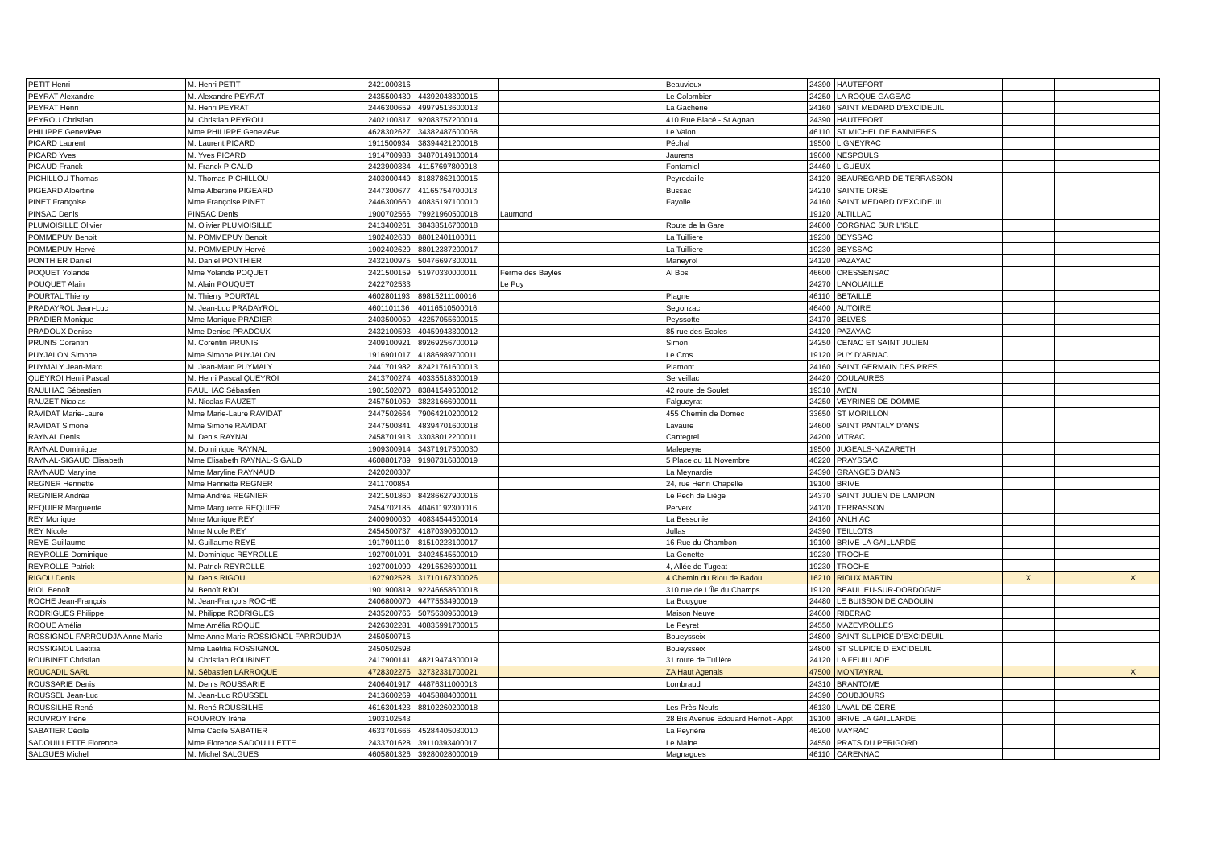| PETIT Henri | M. Henri PETIT | 2421000316 | | | Beauvieux | 24390 | HAUTEFORT | | | |
| PEYRAT Alexandre | M. Alexandre PEYRAT | 2435500430 | 44392048300015 | | Le Colombier | 24250 | LA ROQUE GAGEAC | | | |
| PEYRAT Henri | M. Henri PEYRAT | 2446300659 | 49979513600013 | | La Gacherie | 24160 | SAINT MEDARD D'EXCIDEUIL | | | |
| PEYROU Christian | M. Christian PEYROU | 2402100317 | 92083757200014 | | 410 Rue Blacé - St Agnan | 24390 | HAUTEFORT | | | |
| PHILIPPE Geneviève | Mme PHILIPPE Geneviève | 4628302627 | 34382487600068 | | Le Valon | 46110 | ST MICHEL DE BANNIERES | | | |
| PICARD Laurent | M. Laurent PICARD | 1911500934 | 38394421200018 | | Péchal | 19500 | LIGNEYRAC | | | |
| PICARD Yves | M. Yves PICARD | 1914700988 | 34870149100014 | | Jaurens | 19600 | NESPOULS | | | |
| PICAUD Franck | M. Franck PICAUD | 2423900334 | 41157697800018 | | Fontamiel | 24460 | LIGUEUX | | | |
| PICHILLOU Thomas | M. Thomas PICHILLOU | 2403000449 | 81887862100015 | | Peyredaille | 24120 | BEAUREGARD DE TERRASSON | | | |
| PIGEARD Albertine | Mme Albertine PIGEARD | 2447300677 | 41165754700013 | | Bussac | 24210 | SAINTE ORSE | | | |
| PINET Françoise | Mme Françoise PINET | 2446300660 | 40835197100010 | | Fayolle | 24160 | SAINT MEDARD D'EXCIDEUIL | | | |
| PINSAC Denis | PINSAC Denis | 1900702566 | 79921960500018 | Laumond | | 19120 | ALTILLAC | | | |
| PLUMOISILLE Olivier | M. Olivier PLUMOISILLE | 2413400261 | 38438516700018 | | Route de la Gare | 24800 | CORGNAC SUR L'ISLE | | | |
| POMMEPUY Benoit | M. POMMEPUY Benoit | 1902402630 | 88012401100011 | | La Tuilliere | 19230 | BEYSSAC | | | |
| POMMEPUY Hervé | M. POMMEPUY Hervé | 1902402629 | 88012387200017 | | La Tuilliere | 19230 | BEYSSAC | | | |
| PONTHIER Daniel | M. Daniel PONTHIER | 2432100975 | 50476697300011 | | Maneyrol | 24120 | PAZAYAC | | | |
| POQUET Yolande | Mme Yolande POQUET | 2421500159 | 51970330000011 | Ferme des Bayles | Al Bos | 46600 | CRESSENSAC | | | |
| POUQUET Alain | M. Alain POUQUET | 2422702533 | | Le Puy | | 24270 | LANOUAILLE | | | |
| POURTAL Thierry | M. Thierry POURTAL | 4602801193 | 89815211100016 | | Plagne | 46110 | BETAILLE | | | |
| PRADAYROL Jean-Luc | M. Jean-Luc PRADAYROL | 4601101136 | 40116510500016 | | Segonzac | 46400 | AUTOIRE | | | |
| PRADIER Monique | Mme Monique PRADIER | 2403500050 | 42257055600015 | | Peyssotte | 24170 | BELVES | | | |
| PRADOUX Denise | Mme Denise PRADOUX | 2432100593 | 40459943300012 | | 85 rue des Ecoles | 24120 | PAZAYAC | | | |
| PRUNIS Corentin | M. Corentin PRUNIS | 2409100921 | 89269256700019 | | Simon | 24250 | CENAC ET SAINT JULIEN | | | |
| PUYJALON Simone | Mme Simone PUYJALON | 1916901017 | 41886989700011 | | Le Cros | 19120 | PUY D'ARNAC | | | |
| PUYMALY Jean-Marc | M. Jean-Marc PUYMALY | 2441701982 | 82421761600013 | | Plamont | 24160 | SAINT GERMAIN DES PRES | | | |
| QUEYROI Henri Pascal | M. Henri Pascal QUEYROI | 2413700274 | 40335518300019 | | Serveillac | 24420 | COULAURES | | | |
| RAULHAC Sébastien | RAULHAC Sébastien | 1901502070 | 83841549500012 | | 42 route de Soulet | 19310 | AYEN | | | |
| RAUZET Nicolas | M. Nicolas RAUZET | 2457501069 | 38231666900011 | | Falgueyrat | 24250 | VEYRINES DE DOMME | | | |
| RAVIDAT Marie-Laure | Mme Marie-Laure RAVIDAT | 2447502664 | 79064210200012 | | 455 Chemin de Domec | 33650 | ST MORILLON | | | |
| RAVIDAT Simone | Mme Simone RAVIDAT | 2447500841 | 48394701600018 | | Lavaure | 24600 | SAINT PANTALY D'ANS | | | |
| RAYNAL Denis | M. Denis RAYNAL | 2458701913 | 33038012200011 | | Cantegrel | 24200 | VITRAC | | | |
| RAYNAL Dominique | M. Dominique RAYNAL | 1909300914 | 34371917500030 | | Malepeyre | 19500 | JUGEALS-NAZARETH | | | |
| RAYNAL-SIGAUD Elisabeth | Mme Elisabeth RAYNAL-SIGAUD | 4608801789 | 91987316800019 | | 5 Place du 11 Novembre | 46220 | PRAYSSAC | | | |
| RAYNAUD Maryline | Mme Maryline RAYNAUD | 2420200307 | | | La Meynardie | 24390 | GRANGES D'ANS | | | |
| REGNER Henriette | Mme Henriette REGNER | 2411700854 | | | 24, rue Henri Chapelle | 19100 | BRIVE | | | |
| REGNIER Andréa | Mme Andréa REGNIER | 2421501860 | 84286627900016 | | Le Pech de Liège | 24370 | SAINT JULIEN DE LAMPON | | | |
| REQUIER Marguerite | Mme Marguerite REQUIER | 2454702185 | 40461192300016 | | Perveix | 24120 | TERRASSON | | | |
| REY Monique | Mme Monique REY | 2400900030 | 40834544500014 | | La Bessonie | 24160 | ANLHIAC | | | |
| REY Nicole | Mme Nicole REY | 2454500737 | 41870390600010 | | Jullas | 24390 | TEILLOTS | | | |
| REYE Guillaume | M. Guillaume REYE | 1917901110 | 81510223100017 | | 16 Rue du Chambon | 19100 | BRIVE LA GAILLARDE | | | |
| REYROLLE Dominique | M. Dominique REYROLLE | 1927001091 | 34024545500019 | | La Genette | 19230 | TROCHE | | | |
| REYROLLE Patrick | M. Patrick REYROLLE | 1927001090 | 42916526900011 | | 4, Allée de Tugeat | 19230 | TROCHE | | | |
| RIGOU Denis | M. Denis RIGOU | 1627902528 | 31710167300026 | | 4 Chemin du Riou de Badou | 16210 | RIOUX MARTIN | X | | X |
| RIOL Benoît | M. Benoît RIOL | 1901900819 | 92246658600018 | | 310 rue de L'Île du Champs | 19120 | BEAULIEU-SUR-DORDOGNE | | | |
| ROCHE Jean-François | M. Jean-François ROCHE | 2406800070 | 44775534900019 | | La Bouygue | 24480 | LE BUISSON DE CADOUIN | | | |
| RODRIGUES Philippe | M. Philippe RODRIGUES | 2435200766 | 50756309500019 | | Maison Neuve | 24600 | RIBERAC | | | |
| ROQUE Amélia | Mme Amélia ROQUE | 2426302281 | 40835991700015 | | Le Peyret | 24550 | MAZEYROLLES | | | |
| ROSSIGNOL FARROUDJA Anne Marie | Mme Anne Marie ROSSIGNOL FARROUDJA | 2450500715 | | | Boueysseix | 24800 | SAINT SULPICE D'EXCIDEUIL | | | |
| ROSSIGNOL Laetitia | Mme Laetitia ROSSIGNOL | 2450502598 | | | Boueysseix | 24800 | ST SULPICE D EXCIDEUIL | | | |
| ROUBINET Christian | M. Christian ROUBINET | 2417900141 | 48219474300019 | | 31 route de Tuillère | 24120 | LA FEUILLADE | | | |
| ROUCADIL SARL | M. Sébastien LARROQUE | 4728302276 | 32732331700021 | | ZA Haut Agenais | 47500 | MONTAYRAL | | | X |
| ROUSSARIE Denis | M. Denis ROUSSARIE | 2406401917 | 44876311000013 | | Lombraud | 24310 | BRANTOME | | | |
| ROUSSEL Jean-Luc | M. Jean-Luc ROUSSEL | 2413600269 | 40458884000011 | | | 24390 | COUBJOURS | | | |
| ROUSSILHE René | M. René ROUSSILHE | 4616301423 | 88102260200018 | | Les Près Neufs | 46130 | LAVAL DE CERE | | | |
| ROUVROY Irène | ROUVROY Irène | 1903102543 | | | 28 Bis Avenue Edouard Herriot - Appt | 19100 | BRIVE LA GAILLARDE | | | |
| SABATIER Cécile | Mme Cécile SABATIER | 4633701666 | 45284405030010 | | La Peyrière | 46200 | MAYRAC | | | |
| SADOUILLETTE Florence | Mme Florence SADOUILLETTE | 2433701628 | 39110393400017 | | Le Maine | 24550 | PRATS DU PERIGORD | | | |
| SALGUES Michel | M. Michel SALGUES | 4605801326 | 39280028000019 | | Magnagues | 46110 | CARENNAC | | | |